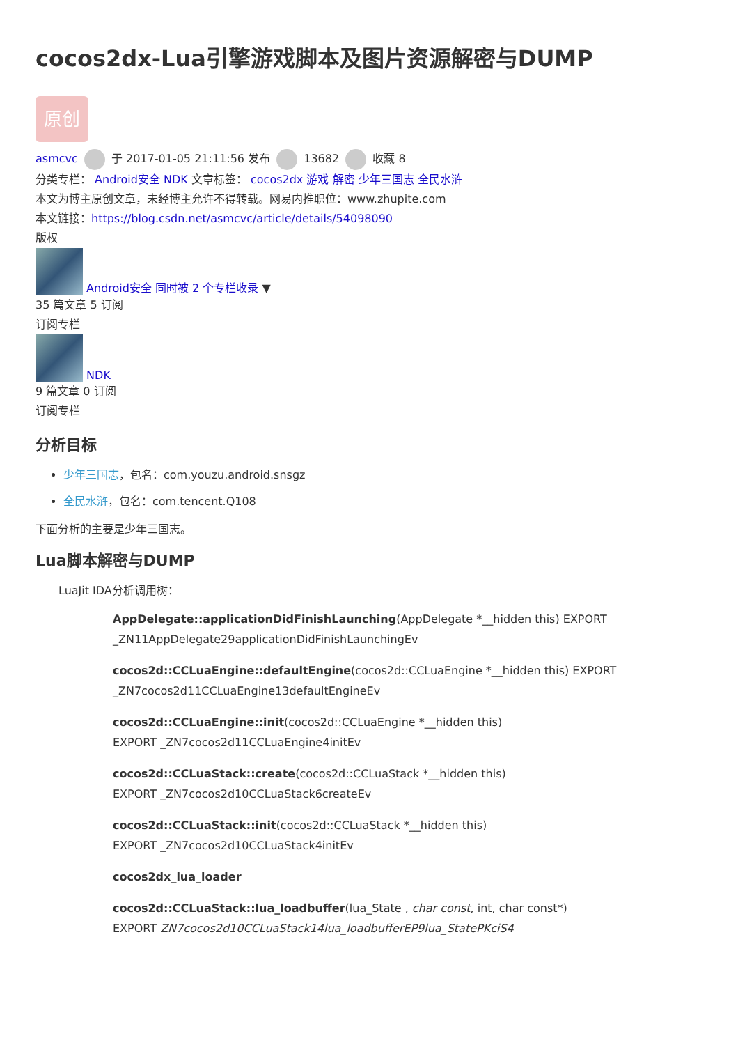cocos2dx-Lua引擎游戏脚本及图片资源解密与DUMP
原创
asmcvc 于 2017-01-05 21:11:56 发布 13682 收藏 8
分类专栏： Android安全 NDK 文章标签： cocos2dx 游戏 解密 少年三国志 全民水浒
本文为博主原创文章，未经博主允许不得转载。网易内推职位：www.zhupite.com
本文链接：https://blog.csdn.net/asmcvc/article/details/54098090
版权
Android安全 同时被 2 个专栏收录 ▼
35 篇文章 5 订阅
订阅专栏
NDK
9 篇文章 0 订阅
订阅专栏
分析目标
少年三国志，包名：com.youzu.android.snsgz
全民水浒，包名：com.tencent.Q108
下面分析的主要是少年三国志。
Lua脚本解密与DUMP
LuaJit IDA分析调用树：
AppDelegate::applicationDidFinishLaunching(AppDelegate *__hidden this) EXPORT _ZN11AppDelegate29applicationDidFinishLaunchingEv
cocos2d::CCLuaEngine::defaultEngine(cocos2d::CCLuaEngine *__hidden this) EXPORT _ZN7cocos2d11CCLuaEngine13defaultEngineEv
cocos2d::CCLuaEngine::init(cocos2d::CCLuaEngine *__hidden this)
EXPORT _ZN7cocos2d11CCLuaEngine4initEv
cocos2d::CCLuaStack::create(cocos2d::CCLuaStack *__hidden this)
EXPORT _ZN7cocos2d10CCLuaStack6createEv
cocos2d::CCLuaStack::init(cocos2d::CCLuaStack *__hidden this)
EXPORT _ZN7cocos2d10CCLuaStack4initEv
cocos2dx_lua_loader
cocos2d::CCLuaStack::lua_loadbuffer(lua_State , char const, int, char const*)
EXPORT ZN7cocos2d10CCLuaStack14lua_loadbufferEP9lua_StatePKciS4